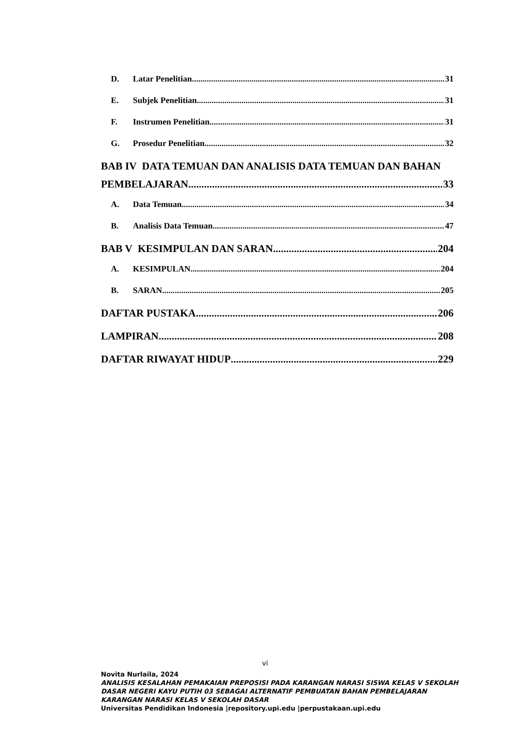D. Latar Penelitian 31
E. Subjek Penelitian 31
F. Instrumen Penelitian 31
G. Prosedur Penelitian 32
BAB IV DATA TEMUAN DAN ANALISIS DATA TEMUAN DAN BAHAN
PEMBELAJARAN 33
A. Data Temuan 34
B. Analisis Data Temuan 47
BAB V KESIMPULAN DAN SARAN 204
A. KESIMPULAN 204
B. SARAN 205
DAFTAR PUSTAKA 206
LAMPIRAN 208
DAFTAR RIWAYAT HIDUP 229
vi
Novita Nurlaila, 2024
ANALISIS KESALAHAN PEMAKAIAN PREPOSISI PADA KARANGAN NARASI SISWA KELAS V SEKOLAH DASAR NEGERI KAYU PUTIH 03 SEBAGAI ALTERNATIF PEMBUATAN BAHAN PEMBELAJARAN KARANGAN NARASI KELAS V SEKOLAH DASAR
Universitas Pendidikan Indonesia |repository.upi.edu |perpustakaan.upi.edu